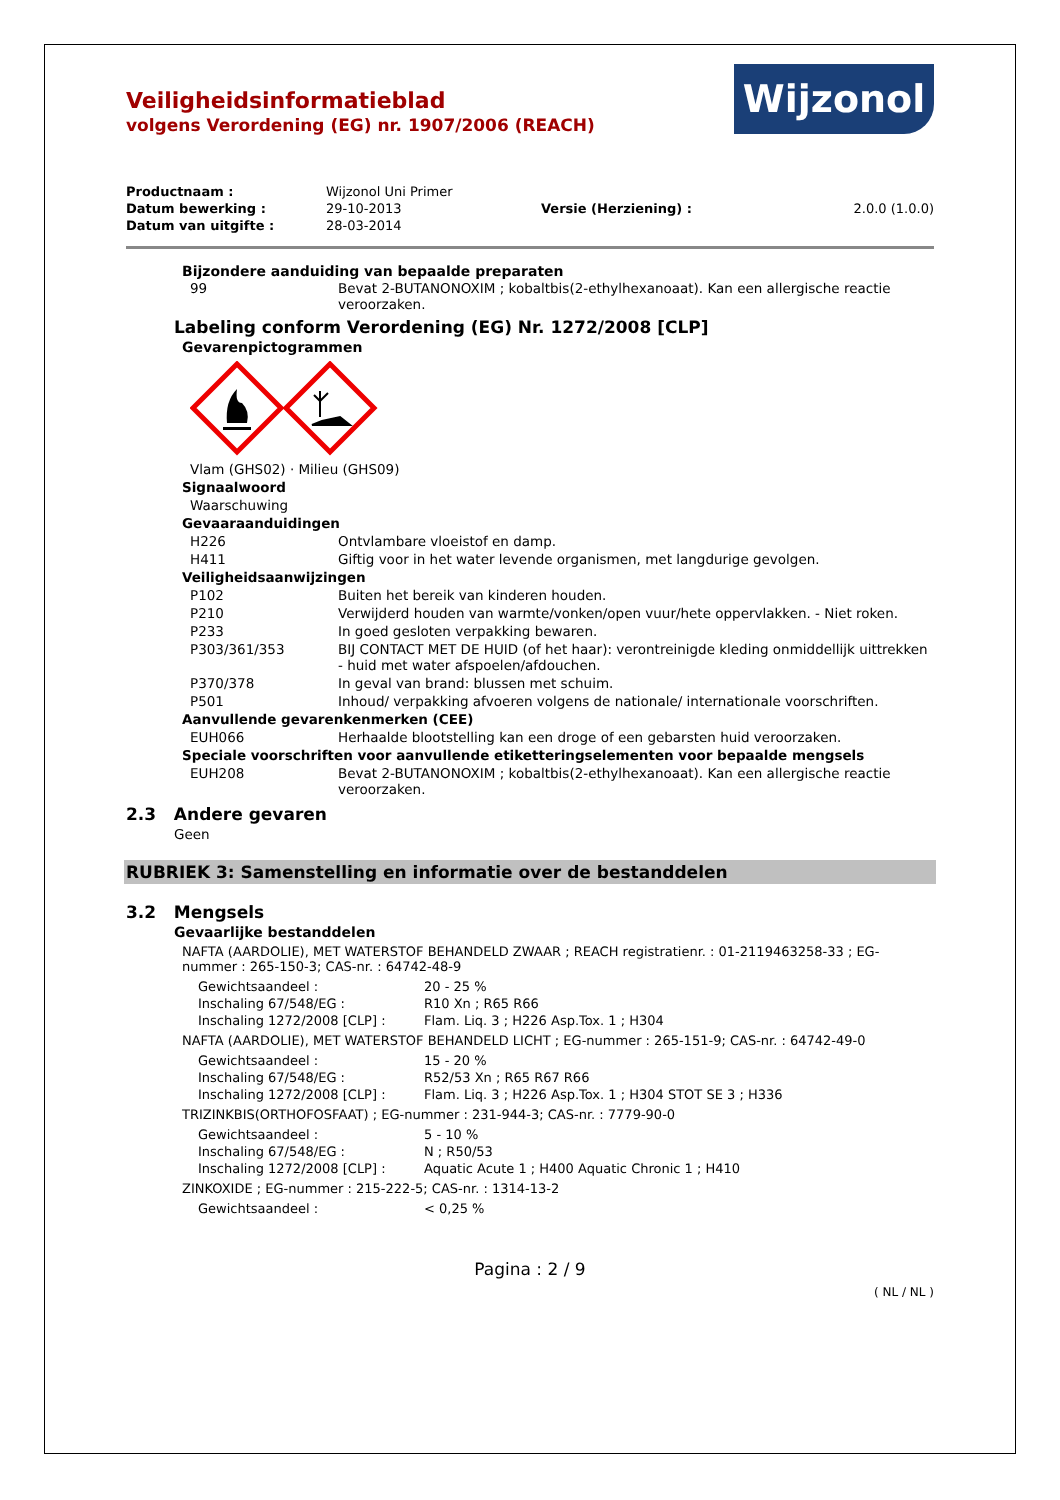Wijzonol
Veiligheidsinformatieblad
volgens Verordening (EG) nr. 1907/2006 (REACH)
| Productnaam : | Wijzonol Uni Primer | | |
| Datum bewerking : | 29-10-2013 | Versie (Herziening) : | 2.0.0 (1.0.0) |
| Datum van uitgifte : | 28-03-2014 | | |
Bijzondere aanduiding van bepaalde preparaten
| 99 | Bevat 2-BUTANONOXIM ; kobaltbis(2-ethylhexanoaat). Kan een allergische reactie veroorzaken. |
Labeling conform Verordening (EG) Nr. 1272/2008 [CLP]
Gevarenpictogrammen
| Vlam (GHS02) · Milieu (GHS09) | |
| Signaalwoord | |
| Waarschuwing | |
| Gevaaraanduidingen | |
| H226 | Ontvlambare vloeistof en damp. |
| H411 | Giftig voor in het water levende organismen, met langdurige gevolgen. |
| Veiligheidsaanwijzingen | |
| P102 | Buiten het bereik van kinderen houden. |
| P210 | Verwijderd houden van warmte/vonken/open vuur/hete oppervlakken. - Niet roken. |
| P233 | In goed gesloten verpakking bewaren. |
| P303/361/353 | BIJ CONTACT MET DE HUID (of het haar): verontreinigde kleding onmiddellijk uittrekken - huid met water afspoelen/afdouchen. |
| P370/378 | In geval van brand: blussen met schuim. |
| P501 | Inhoud/ verpakking afvoeren volgens de nationale/ internationale voorschriften. |
| Aanvullende gevarenkenmerken (CEE) | |
| EUH066 | Herhaalde blootstelling kan een droge of een gebarsten huid veroorzaken. |
| Speciale voorschriften voor aanvullende etiketteringselementen voor bepaalde mengsels | |
| EUH208 | Bevat 2-BUTANONOXIM ; kobaltbis(2-ethylhexanoaat). Kan een allergische reactie veroorzaken. |
2.3 Andere gevaren
Geen
RUBRIEK 3: Samenstelling en informatie over de bestanddelen
3.2 Mengsels
Gevaarlijke bestanddelen
NAFTA (AARDOLIE), MET WATERSTOF BEHANDELD ZWAAR ; REACH registratienr. : 01-2119463258-33 ; EG-nummer : 265-150-3; CAS-nr. : 64742-48-9
| Gewichtsaandeel : | 20 - 25 % |
| Inschaling 67/548/EG : | R10 Xn ; R65 R66 |
| Inschaling 1272/2008 [CLP] : | Flam. Liq. 3 ; H226 Asp.Tox. 1 ; H304 |
NAFTA (AARDOLIE), MET WATERSTOF BEHANDELD LICHT ; EG-nummer : 265-151-9; CAS-nr. : 64742-49-0
| Gewichtsaandeel : | 15 - 20 % |
| Inschaling 67/548/EG : | R52/53 Xn ; R65 R67 R66 |
| Inschaling 1272/2008 [CLP] : | Flam. Liq. 3 ; H226 Asp.Tox. 1 ; H304 STOT SE 3 ; H336 |
TRIZINKBIS(ORTHOFOSFAAT) ; EG-nummer : 231-944-3; CAS-nr. : 7779-90-0
| Gewichtsaandeel : | 5 - 10 % |
| Inschaling 67/548/EG : | N ; R50/53 |
| Inschaling 1272/2008 [CLP] : | Aquatic Acute 1 ; H400 Aquatic Chronic 1 ; H410 |
ZINKOXIDE ; EG-nummer : 215-222-5; CAS-nr. : 1314-13-2
| Gewichtsaandeel : | < 0,25 % |
Pagina : 2 / 9
( NL / NL )